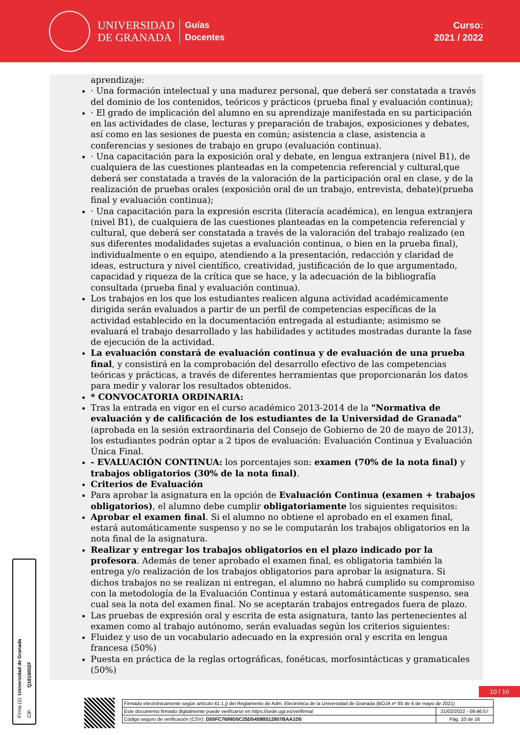UNIVERSIDAD
DE GRANADA
Guías
Docentes
Curso:
2021 / 2022
aprendizaje:
· Una formación intelectual y una madurez personal, que deberá ser constatada a través del dominio de los contenidos, teóricos y prácticos (prueba final y evaluación continua);
· El grado de implicación del alumno en su aprendizaje manifestada en su participación en las actividades de clase, lecturas y preparación de trabajos, exposiciones y debates, así como en las sesiones de puesta en común; asistencia a clase, asistencia a conferencias y sesiones de trabajo en grupo (evaluación continua).
· Una capacitación para la exposición oral y debate, en lengua extranjera (nivel B1), de cualquiera de las cuestiones planteadas en la competencia referencial y cultural,que deberá ser constatada a través de la valoración de la participación oral en clase, y de la realización de pruebas orales (exposición oral de un trabajo, entrevista, debate)(prueba final y evaluación continua);
· Una capacitación para la expresión escrita (literacía académica), en lengua extranjera (nivel B1), de cualquiera de las cuestiones planteadas en la competencia referencial y cultural, que deberá ser constatada a través de la valoración del trabajo realizado (en sus diferentes modalidades sujetas a evaluación continua, o bien en la prueba final), individualmente o en equipo, atendiendo a la presentación, redacción y claridad de ideas, estructura y nivel científico, creatividad, justificación de lo que argumentado, capacidad y riqueza de la crítica que se hace, y la adecuación de la bibliografía consultada (prueba final y evaluación continua).
Los trabajos en los que los estudiantes realicen alguna actividad académicamente dirigida serán evaluados a partir de un perfil de competencias específicas de la actividad establecido en la documentación entregada al estudiante; asimismo se evaluará el trabajo desarrollado y las habilidades y actitudes mostradas durante la fase de ejecución de la actividad.
La evaluación constará de evaluación continua y de evaluación de una prueba final, y consistirá en la comprobación del desarrollo efectivo de las competencias teóricas y prácticas, a través de diferentes herramientas que proporcionarán los datos para medir y valorar los resultados obtenidos.
* CONVOCATORIA ORDINARIA:
Tras la entrada en vigor en el curso académico 2013-2014 de la "Normativa de evaluación y de calificación de los estudiantes de la Universidad de Granada" (aprobada en la sesión extraordinaria del Consejo de Gobierno de 20 de mayo de 2013), los estudiantes podrán optar a 2 tipos de evaluación: Evaluación Continua y Evaluación Única Final.
- EVALUACIÓN CONTINUA: los porcentajes son: examen (70% de la nota final) y trabajos obligatorios (30% de la nota final).
Criterios de Evaluación
Para aprobar la asignatura en la opción de Evaluación Continua (examen + trabajos obligatorios), el alumno debe cumplir obligatoriamente los siguientes requisitos:
Aprobar el examen final. Si el alumno no obtiene el aprobado en el examen final, estará automáticamente suspenso y no se le computarán los trabajos obligatorios en la nota final de la asignatura.
Realizar y entregar los trabajos obligatorios en el plazo indicado por la profesora. Además de tener aprobado el examen final, es obligatoria también la entrega y/o realización de los trabajos obligatorios para aprobar la asignatura. Si dichos trabajos no se realizan ni entregan, el alumno no habrá cumplido su compromiso con la metodología de la Evaluación Continua y estará automáticamente suspenso, sea cual sea la nota del examen final. No se aceptarán trabajos entregados fuera de plazo.
Las pruebas de expresión oral y escrita de esta asignatura, tanto las pertenecientes al examen como al trabajo autónomo, serán evaluadas según los criterios siguientes:
Fluidez y uso de un vocabulario adecuado en la expresión oral y escrita en lengua francesa (50%)
Puesta en práctica de la reglas ortográficas, fonéticas, morfosintácticas y gramaticales (50%)
Firma (1): Universidad de Granada
CIF: Q1818002F
10 / 16
| Firmado electrónicamente según artículo 41.1.j) del Reglamento de Adm. Electrónica de la Universidad de Granada (BOJA nº 85 de 6 de mayo de 2021) | |
| Este documento firmado digitalmente puede verificarse en https://sede.ugr.es/verifirma/ | 21/02/2022 - 09:46:57 |
| Código seguro de verificación (CSV): D55FC7699D5C25D5459B512807BAA1D5 | Pág. 10 de 16 |